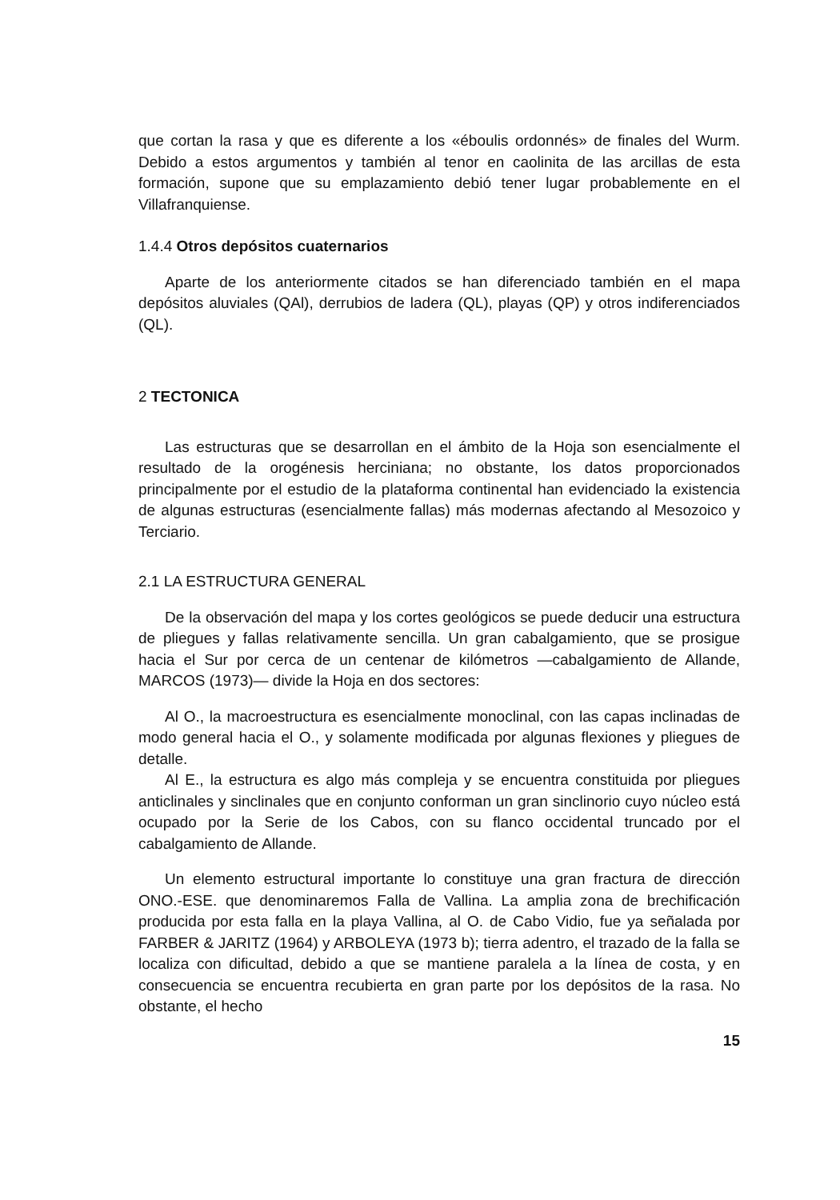que cortan la rasa y que es diferente a los «éboulis ordonnés» de finales del Wurm. Debido a estos argumentos y también al tenor en caolinita de las arcillas de esta formación, supone que su emplazamiento debió tener lugar probablemente en el Villafranquiense.
1.4.4 Otros depósitos cuaternarios
Aparte de los anteriormente citados se han diferenciado también en el mapa depósitos aluviales (QAl), derrubios de ladera (QL), playas (QP) y otros indiferenciados (QL).
2 TECTONICA
Las estructuras que se desarrollan en el ámbito de la Hoja son esencialmente el resultado de la orogénesis herciniana; no obstante, los datos proporcionados principalmente por el estudio de la plataforma continental han evidenciado la existencia de algunas estructuras (esencialmente fallas) más modernas afectando al Mesozoico y Terciario.
2.1 LA ESTRUCTURA GENERAL
De la observación del mapa y los cortes geológicos se puede deducir una estructura de pliegues y fallas relativamente sencilla. Un gran cabalgamiento, que se prosigue hacia el Sur por cerca de un centenar de kilómetros —cabalgamiento de Allande, MARCOS (1973)— divide la Hoja en dos sectores:
Al O., la macroestructura es esencialmente monoclinal, con las capas inclinadas de modo general hacia el O., y solamente modificada por algunas flexiones y pliegues de detalle.
Al E., la estructura es algo más compleja y se encuentra constituida por pliegues anticlinales y sinclinales que en conjunto conforman un gran sinclinorio cuyo núcleo está ocupado por la Serie de los Cabos, con su flanco occidental truncado por el cabalgamiento de Allande.
Un elemento estructural importante lo constituye una gran fractura de dirección ONO.-ESE. que denominaremos Falla de Vallina. La amplia zona de brechificación producida por esta falla en la playa Vallina, al O. de Cabo Vidio, fue ya señalada por FARBER & JARITZ (1964) y ARBOLEYA (1973 b); tierra adentro, el trazado de la falla se localiza con dificultad, debido a que se mantiene paralela a la línea de costa, y en consecuencia se encuentra recubierta en gran parte por los depósitos de la rasa. No obstante, el hecho
15